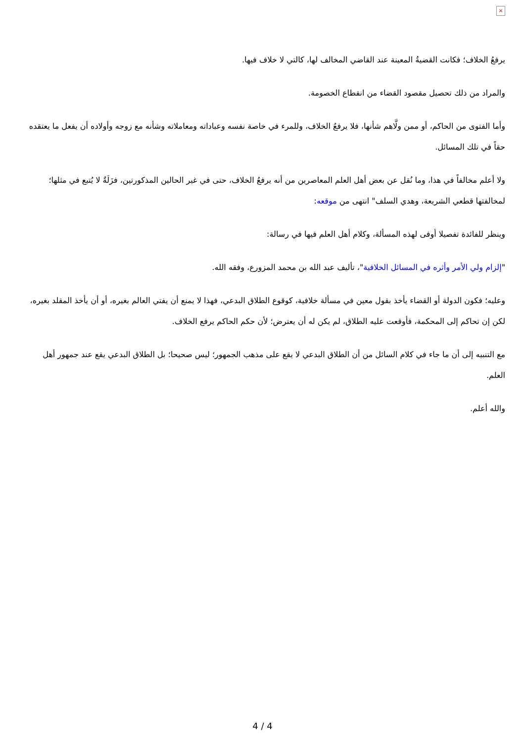×
يرفعُ الخلاف؛ فكانت القضيةُ المعينة عند القاضي المخالف لها، كالتي لا خلاف فيها.
والمراد من ذلك تحصيل مقصود القضاء من انقطاع الخصومة.
وأما الفتوى من الحاكم، أو ممن ولَّاهم شأنها، فلا يرفعُ الخلاف، وللمرء في خاصة نفسه وعباداته ومعاملاته وشأنه مع زوجه وأولاده أن يفعل ما يعتقده حقاً في تلك المسائل.
ولا أعلم مخالفاً في هذا، وما نُقل عن بعض أهل العلم المعاصرين من أنه يرفعُ الخلاف، حتى في غير الحالين المذكورتين، فزَلَةٌ لا يُتبع في مثلها؛ لمخالفتها قطعي الشريعة، وهدي السلف" انتهى من موقعه:
وينظر للفائدة تفصيلا أوفى لهذه المسألة، وكلام أهل العلم فيها في رسالة:
"إلزام ولي الأمر وأثره في المسائل الخلافية"، تأليف عبد الله بن محمد المزورع، وفقه الله.
وعليه؛ فكون الدولة أو القضاء يأخذ بقول معين في مسألة خلافية، كوقوع الطلاق البدعي، فهذا لا يمنع أن يفتي العالم بغيره، أو أن يأخذ المقلد بغيره، لكن إن تحاكم إلى المحكمة، فأوقعت عليه الطلاق، لم يكن له أن يعترض؛ لأن حكم الحاكم يرفع الخلاف.
مع التنبيه إلى أن ما جاء في كلام السائل من أن الطلاق البدعي لا يقع على مذهب الجمهور؛ ليس صحيحا؛ بل الطلاق البدعي يقع عند جمهور أهل العلم.
والله أعلم.
4 / 4